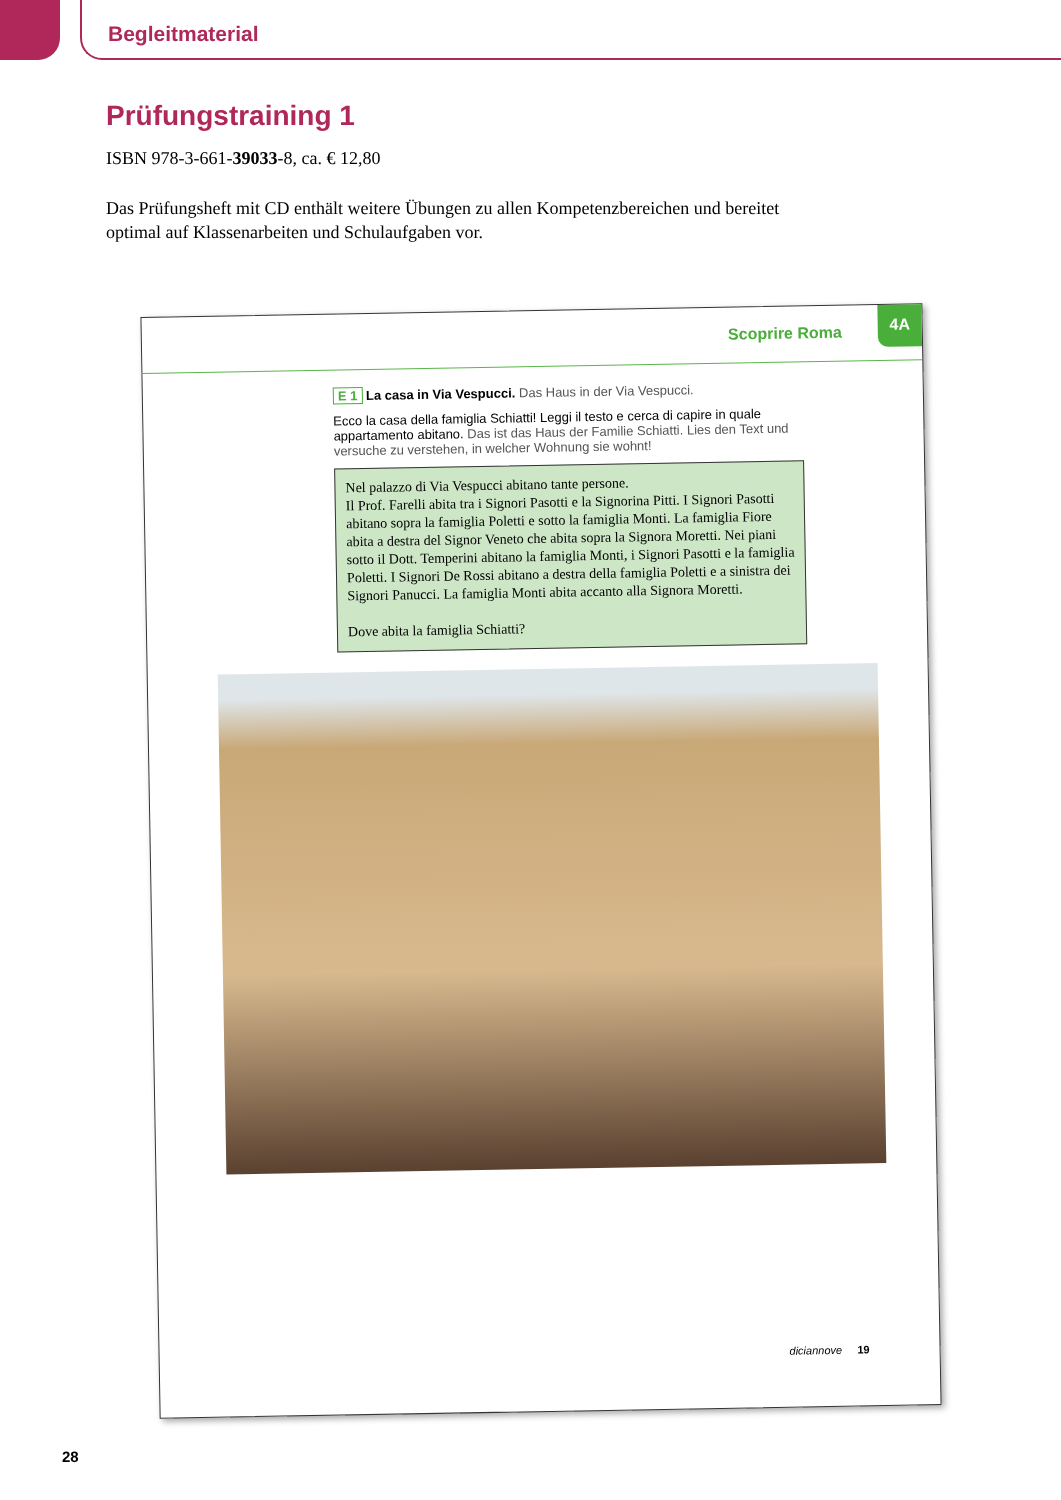Begleitmaterial
Prüfungstraining 1
ISBN 978-3-661-39033-8, ca. € 12,80
Das Prüfungsheft mit CD enthält weitere Übungen zu allen Kompetenzbereichen und bereitet optimal auf Klassenarbeiten und Schulaufgaben vor.
Scoprire Roma
4A
E 1 La casa in Via Vespucci. Das Haus in der Via Vespucci.
Ecco la casa della famiglia Schiatti! Leggi il testo e cerca di capire in quale appartamento abitano. Das ist das Haus der Familie Schiatti. Lies den Text und versuche zu verstehen, in welcher Wohnung sie wohnt!
Nel palazzo di Via Vespucci abitano tante persone.
Il Prof. Farelli abita tra i Signori Pasotti e la Signorina Pitti. I Signori Pasotti abitano sopra la famiglia Poletti e sotto la famiglia Monti. La famiglia Fiore abita a destra del Signor Veneto che abita sopra la Signora Moretti. Nei piani sotto il Dott. Temperini abitano la famiglia Monti, i Signori Pasotti e la famiglia Poletti. I Signori De Rossi abitano a destra della famiglia Poletti e a sinistra dei Signori Panucci. La famiglia Monti abita accanto alla Signora Moretti.
Dove abita la famiglia Schiatti?
diciannove 19
28